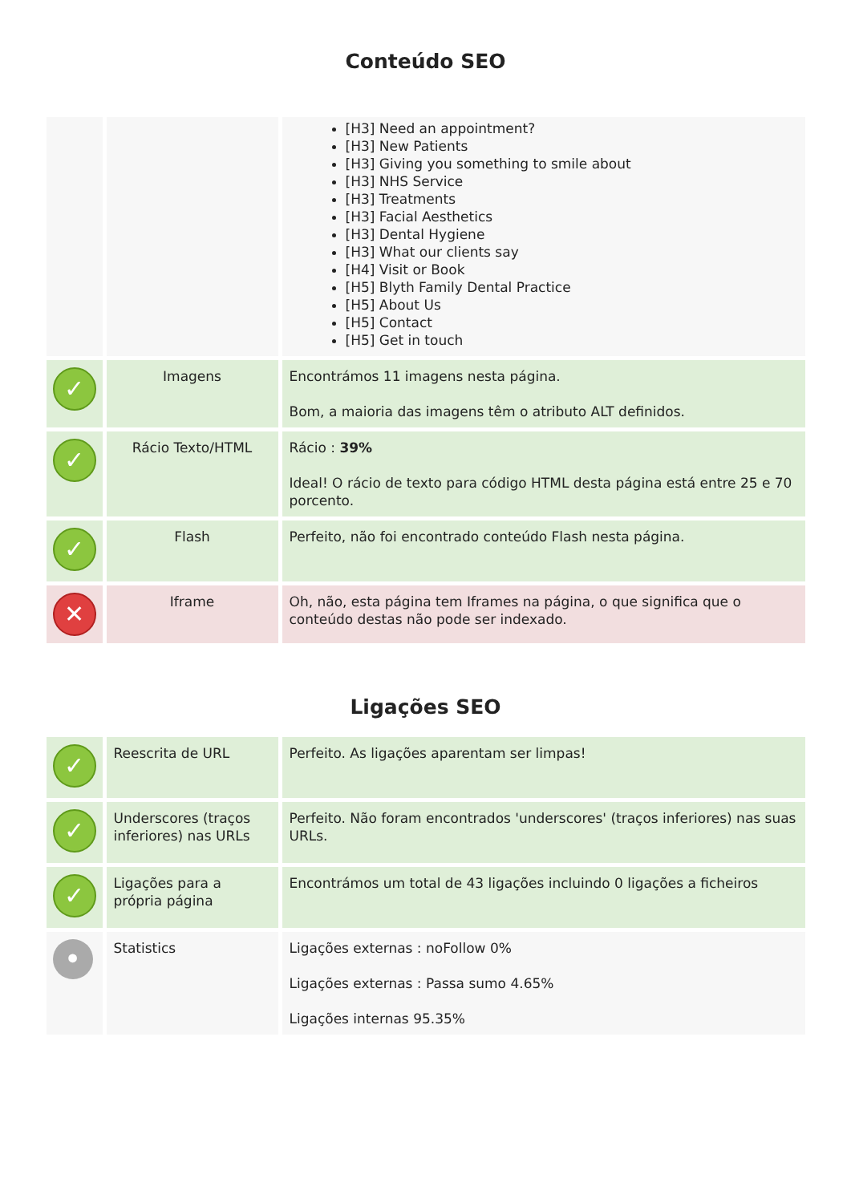Conteúdo SEO
| | | [H3] Need an appointment? [H3] New Patients [H3] Giving you something to smile about [H3] NHS Service [H3] Treatments [H3] Facial Aesthetics [H3] Dental Hygiene [H3] What our clients say [H4] Visit or Book [H5] Blyth Family Dental Practice [H5] About Us [H5] Contact [H5] Get in touch |
| ✓ | Imagens | Encontrámos 11 imagens nesta página. Bom, a maioria das imagens têm o atributo ALT definidos. |
| ✓ | Rácio Texto/HTML | Rácio : 39% Ideal! O rácio de texto para código HTML desta página está entre 25 e 70 porcento. |
| ✓ | Flash | Perfeito, não foi encontrado conteúdo Flash nesta página. |
| ✕ | Iframe | Oh, não, esta página tem Iframes na página, o que significa que o conteúdo destas não pode ser indexado. |
Ligações SEO
| ✓ | Reescrita de URL | Perfeito. As ligações aparentam ser limpas! |
| ✓ | Underscores (traços inferiores) nas URLs | Perfeito. Não foram encontrados 'underscores' (traços inferiores) nas suas URLs. |
| ✓ | Ligações para a própria página | Encontrámos um total de 43 ligações incluindo 0 ligações a ficheiros |
| • | Statistics | Ligações externas : noFollow 0% Ligações externas : Passa sumo 4.65% Ligações internas 95.35% |